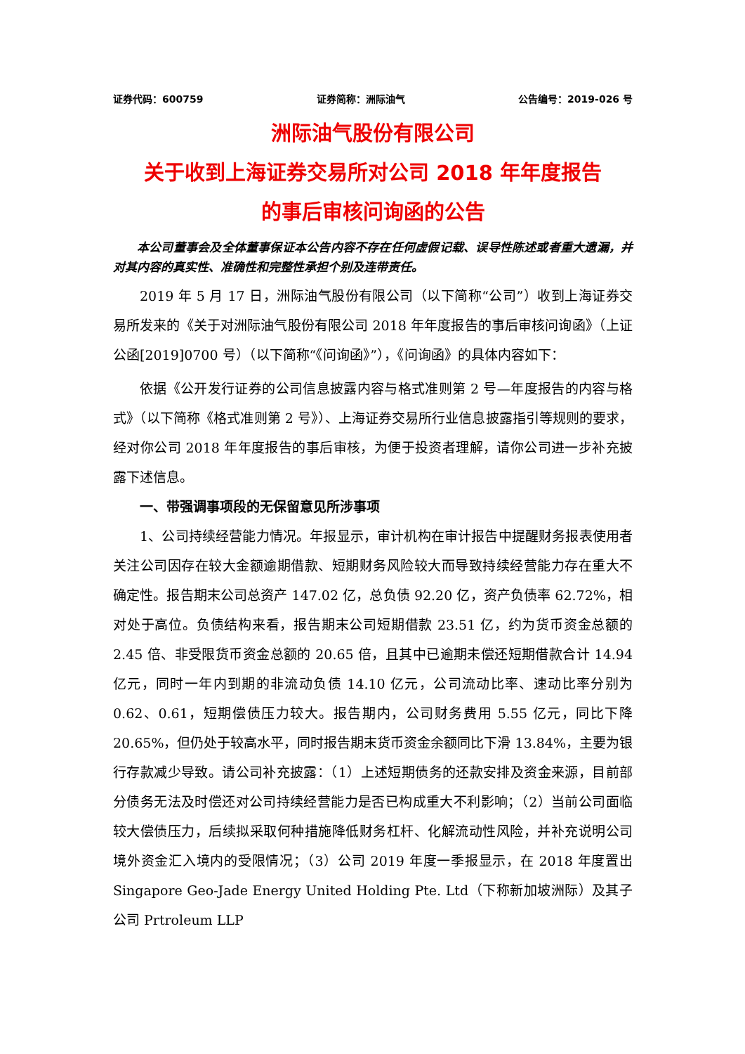证券代码：600759 证券简称：洲际油气 公告编号：2019-026 号
洲际油气股份有限公司
关于收到上海证券交易所对公司 2018 年年度报告
的事后审核问询函的公告
本公司董事会及全体董事保证本公告内容不存在任何虚假记载、误导性陈述或者重大遗漏，并对其内容的真实性、准确性和完整性承担个别及连带责任。
2019 年 5 月 17 日，洲际油气股份有限公司（以下简称“公司”）收到上海证券交易所发来的《关于对洲际油气股份有限公司 2018 年年度报告的事后审核问询函》（上证公函[2019]0700 号）（以下简称“《问询函》”），《问询函》的具体内容如下：
依据《公开发行证券的公司信息披露内容与格式准则第 2 号—年度报告的内容与格式》（以下简称《格式准则第 2 号》）、上海证券交易所行业信息披露指引等规则的要求，经对你公司 2018 年年度报告的事后审核，为便于投资者理解，请你公司进一步补充披露下述信息。
一、带强调事项段的无保留意见所涉事项
1、公司持续经营能力情况。年报显示，审计机构在审计报告中提醒财务报表使用者关注公司因存在较大金额逾期借款、短期财务风险较大而导致持续经营能力存在重大不确定性。报告期末公司总资产 147.02 亿，总负债 92.20 亿，资产负债率 62.72%，相对处于高位。负债结构来看，报告期末公司短期借款 23.51 亿，约为货币资金总额的 2.45 倍、非受限货币资金总额的 20.65 倍，且其中已逾期未偿还短期借款合计 14.94 亿元，同时一年内到期的非流动负债 14.10 亿元，公司流动比率、速动比率分别为 0.62、0.61，短期偿债压力较大。报告期内，公司财务费用 5.55 亿元，同比下降 20.65%，但仍处于较高水平，同时报告期末货币资金余额同比下滑 13.84%，主要为银行存款减少导致。请公司补充披露：（1）上述短期债务的还款安排及资金来源，目前部分债务无法及时偿还对公司持续经营能力是否已构成重大不利影响；（2）当前公司面临较大偿债压力，后续拟采取何种措施降低财务杠杆、化解流动性风险，并补充说明公司境外资金汇入境内的受限情况；（3）公司 2019 年度一季报显示，在 2018 年度置出 Singapore Geo-Jade Energy United Holding Pte. Ltd（下称新加坡洲际）及其子公司 Prtroleum LLP